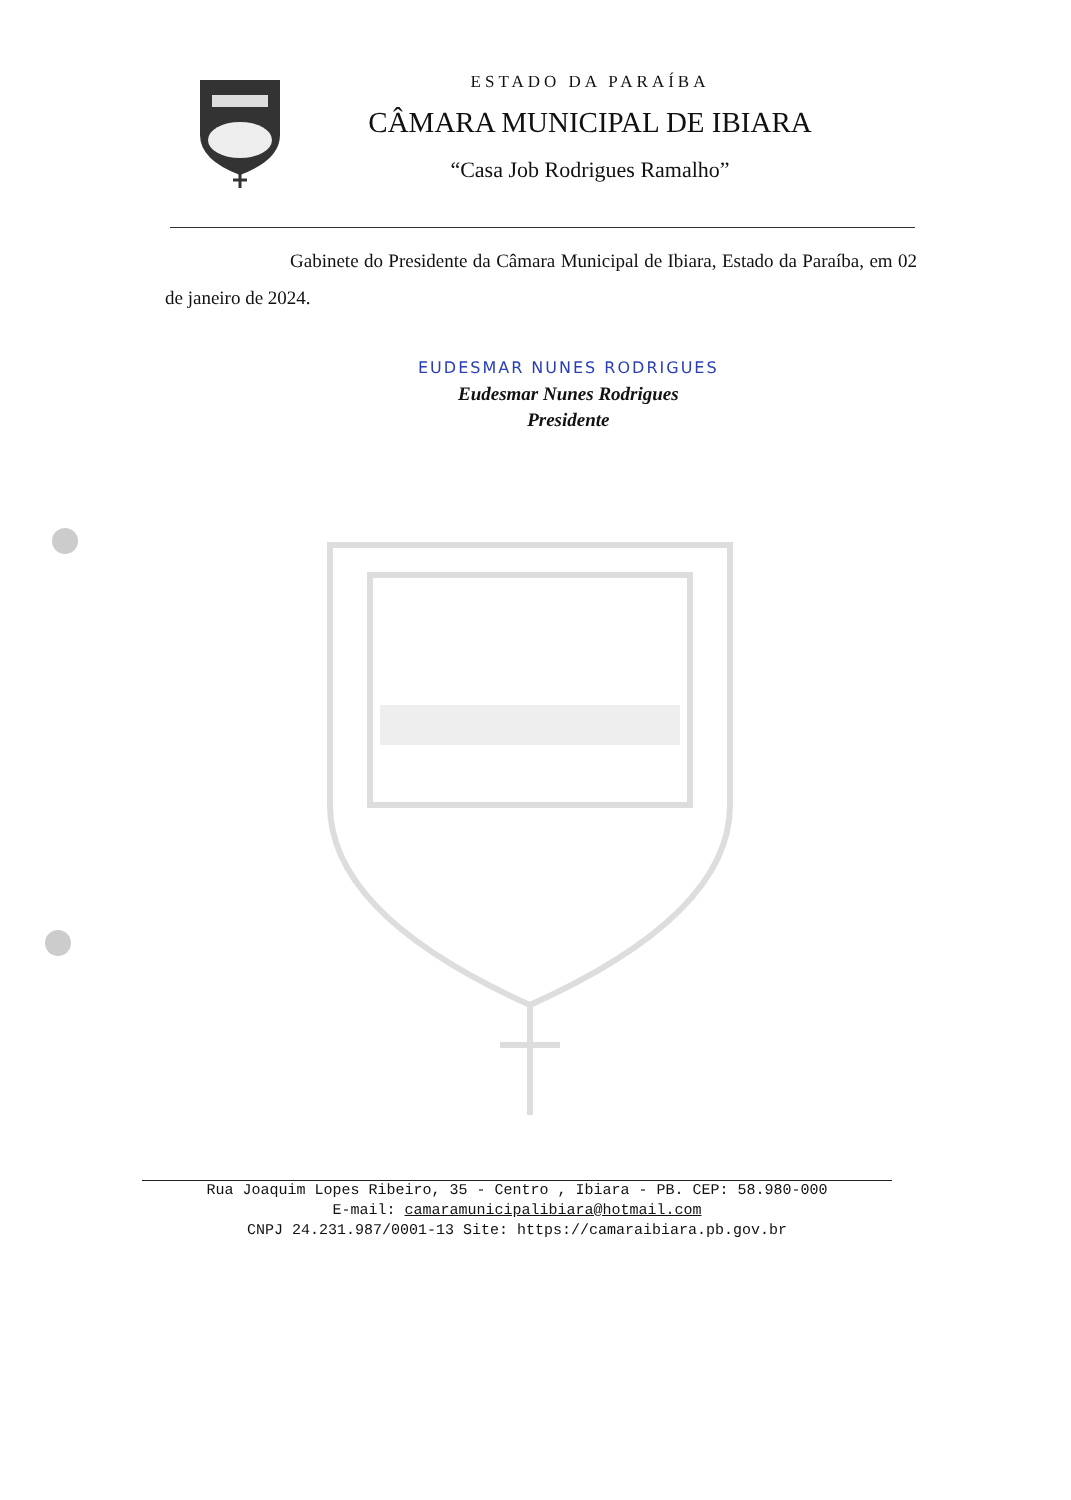ESTADO DA PARAÍBA
CÂMARA MUNICIPAL DE IBIARA
“Casa Job Rodrigues Ramalho”
Gabinete do Presidente da Câmara Municipal de Ibiara, Estado da Paraíba, em 02 de janeiro de 2024.
EUDESMAR NUNES RODRIGUES
Eudesmar Nunes Rodrigues
Presidente
Rua Joaquim Lopes Ribeiro, 35 - Centro , Ibiara - PB. CEP: 58.980-000
E-mail: camaramunicipalibiara@hotmail.com
CNPJ 24.231.987/0001-13 Site: https://camaraibiara.pb.gov.br